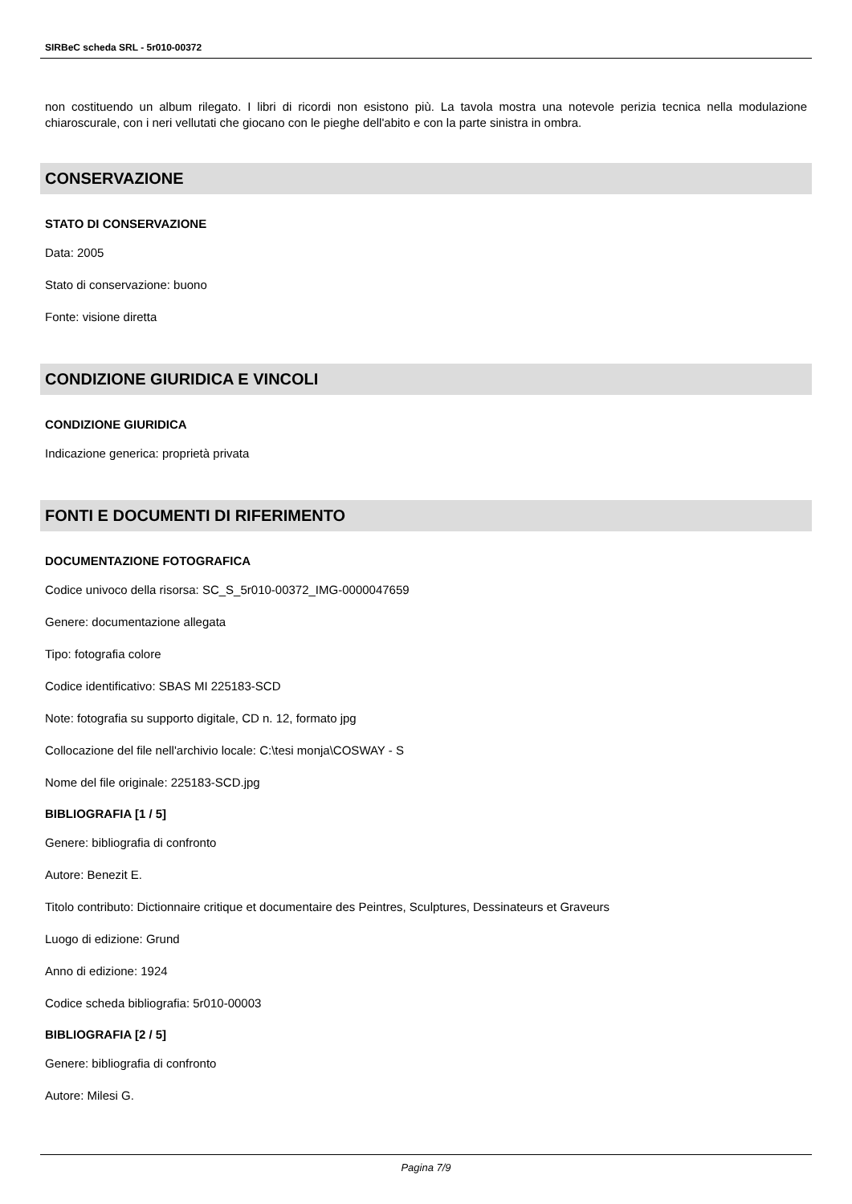SIRBeC scheda SRL - 5r010-00372
non costituendo un album rilegato. I libri di ricordi non esistono più. La tavola mostra una notevole perizia tecnica nella modulazione chiaroscurale, con i neri vellutati che giocano con le pieghe dell'abito e con la parte sinistra in ombra.
CONSERVAZIONE
STATO DI CONSERVAZIONE
Data: 2005
Stato di conservazione: buono
Fonte: visione diretta
CONDIZIONE GIURIDICA E VINCOLI
CONDIZIONE GIURIDICA
Indicazione generica: proprietà privata
FONTI E DOCUMENTI DI RIFERIMENTO
DOCUMENTAZIONE FOTOGRAFICA
Codice univoco della risorsa: SC_S_5r010-00372_IMG-0000047659
Genere: documentazione allegata
Tipo: fotografia colore
Codice identificativo: SBAS MI 225183-SCD
Note: fotografia su supporto digitale, CD n. 12, formato jpg
Collocazione del file nell'archivio locale: C:\tesi monja\COSWAY - S
Nome del file originale: 225183-SCD.jpg
BIBLIOGRAFIA [1 / 5]
Genere: bibliografia di confronto
Autore: Benezit E.
Titolo contributo: Dictionnaire critique et documentaire des Peintres, Sculptures, Dessinateurs et Graveurs
Luogo di edizione: Grund
Anno di edizione: 1924
Codice scheda bibliografia: 5r010-00003
BIBLIOGRAFIA [2 / 5]
Genere: bibliografia di confronto
Autore: Milesi G.
Pagina 7/9